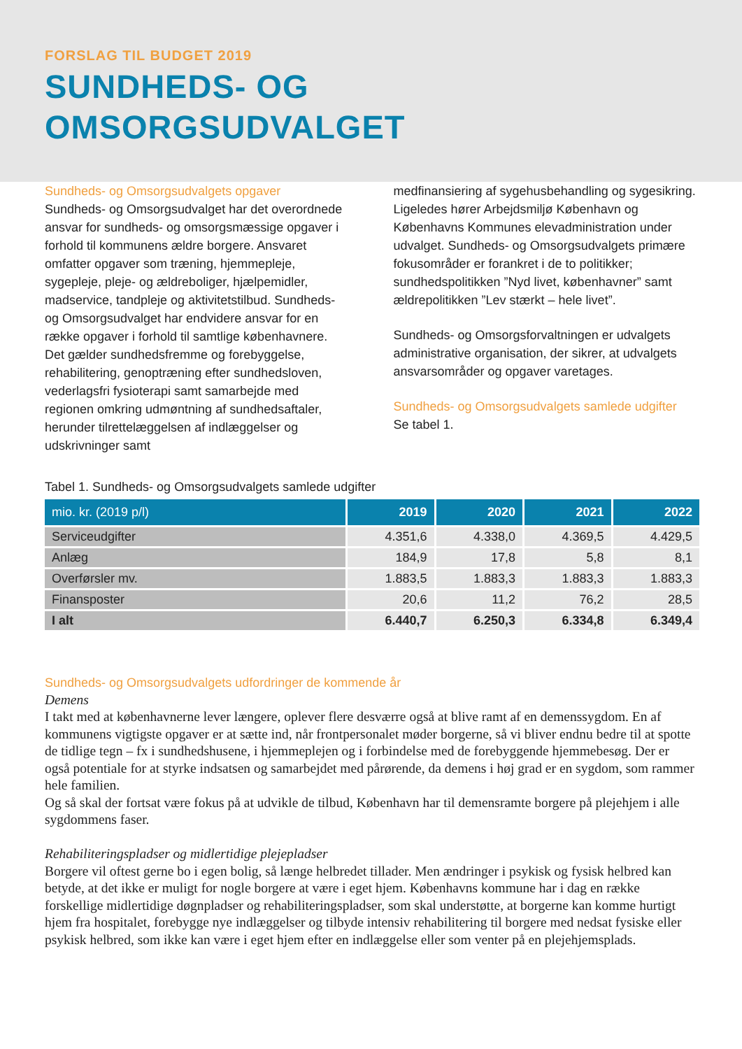FORSLAG TIL BUDGET 2019
SUNDHEDS- OG
OMSORGSUDVALGET
Sundheds- og Omsorgsudvalgets opgaver
Sundheds- og Omsorgsudvalget har det overordnede ansvar for sundheds- og omsorgsmæssige opgaver i forhold til kommunens ældre borgere. Ansvaret omfatter opgaver som træning, hjemmepleje, sygepleje, pleje- og ældreboliger, hjælpemidler, madservice, tandpleje og aktivitetstilbud. Sundheds- og Omsorgsudvalget har endvidere ansvar for en række opgaver i forhold til samtlige københavnere. Det gælder sundhedsfremme og forebyggelse, rehabilitering, genoptræning efter sundhedsloven, vederlagsfri fysioterapi samt samarbejde med regionen omkring udmøntning af sundhedsaftaler, herunder tilrettelæggelsen af indlæggelser og udskrivninger samt
medfinansiering af sygehusbehandling og sygesikring. Ligeledes hører Arbejdsmiljø København og Københavns Kommunes elevadministration under udvalget. Sundheds- og Omsorgsudvalgets primære fokusområder er forankret i de to politikker; sundhedspolitikken ”Nyd livet, københavner” samt ældrepolitikken ”Lev stærkt – hele livet”.
Sundheds- og Omsorgsforvaltningen er udvalgets administrative organisation, der sikrer, at udvalgets ansvarsområder og opgaver varetages.
Sundheds- og Omsorgsudvalgets samlede udgifter
Se tabel 1.
Tabel 1. Sundheds- og Omsorgsudvalgets samlede udgifter
| mio. kr. (2019 p/l) | 2019 | 2020 | 2021 | 2022 |
| --- | --- | --- | --- | --- |
| Serviceudgifter | 4.351,6 | 4.338,0 | 4.369,5 | 4.429,5 |
| Anlæg | 184,9 | 17,8 | 5,8 | 8,1 |
| Overførsler mv. | 1.883,5 | 1.883,3 | 1.883,3 | 1.883,3 |
| Finansposter | 20,6 | 11,2 | 76,2 | 28,5 |
| I alt | 6.440,7 | 6.250,3 | 6.334,8 | 6.349,4 |
Sundheds- og Omsorgsudvalgets udfordringer de kommende år
Demens
I takt med at københavnerne lever længere, oplever flere desværre også at blive ramt af en demenssygdom. En af kommunens vigtigste opgaver er at sætte ind, når frontpersonalet møder borgerne, så vi bliver endnu bedre til at spotte de tidlige tegn – fx i sundhedshusene, i hjemmeplejen og i forbindelse med de forebyggende hjemmebesøg. Der er også potentiale for at styrke indsatsen og samarbejdet med pårørende, da demens i høj grad er en sygdom, som rammer hele familien.
Og så skal der fortsat være fokus på at udvikle de tilbud, København har til demensramte borgere på plejehjem i alle sygdommens faser.
Rehabiliteringspladser og midlertidige plejepladser
Borgere vil oftest gerne bo i egen bolig, så længe helbredet tillader. Men ændringer i psykisk og fysisk helbred kan betyde, at det ikke er muligt for nogle borgere at være i eget hjem. Københavns kommune har i dag en række forskellige midlertidige døgnpladser og rehabiliteringspladser, som skal understøtte, at borgerne kan komme hurtigt hjem fra hospitalet, forebygge nye indlæggelser og tilbyde intensiv rehabilitering til borgere med nedsat fysiske eller psykisk helbred, som ikke kan være i eget hjem efter en indlæggelse eller som venter på en plejehjemsplads.